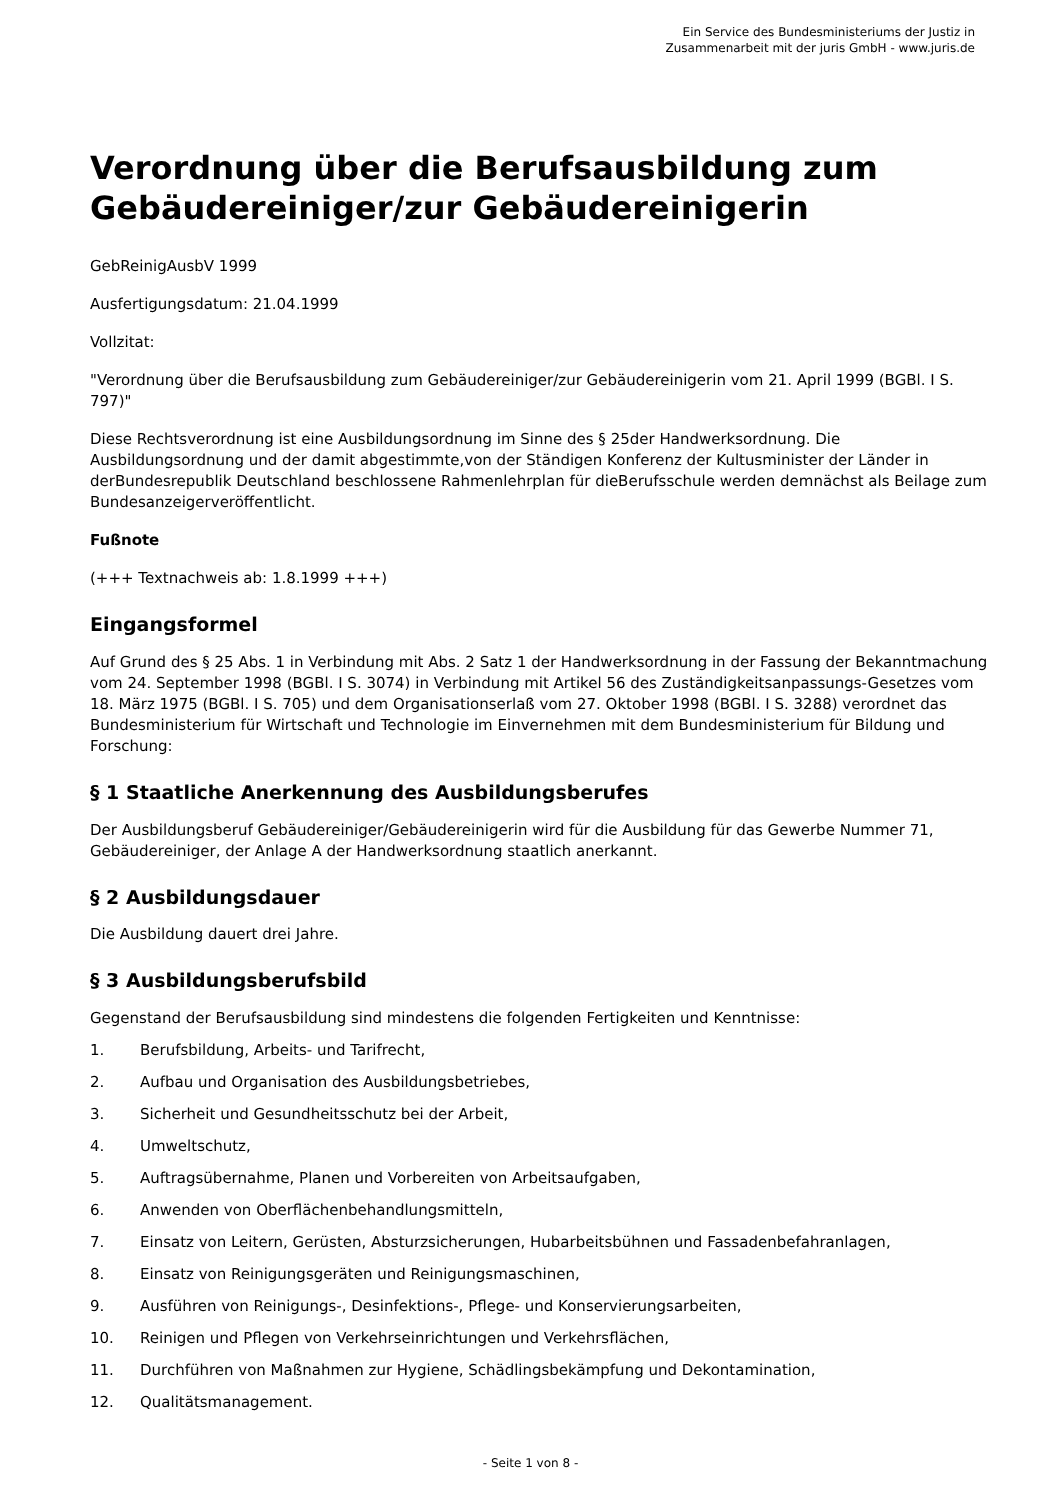Ein Service des Bundesministeriums der Justiz in
Zusammenarbeit mit der juris GmbH - www.juris.de
Verordnung über die Berufsausbildung zum Gebäudereiniger/zur Gebäudereinigerin
GebReinigAusbV 1999
Ausfertigungsdatum: 21.04.1999
Vollzitat:
"Verordnung über die Berufsausbildung zum Gebäudereiniger/zur Gebäudereinigerin vom 21. April 1999 (BGBl. I S. 797)"
Diese Rechtsverordnung ist eine Ausbildungsordnung im Sinne des § 25der Handwerksordnung. Die Ausbildungsordnung und der damit abgestimmte,von der Ständigen Konferenz der Kultusminister der Länder in derBundesrepublik Deutschland beschlossene Rahmenlehrplan für dieBerufsschule werden demnächst als Beilage zum Bundesanzeigerveröffentlicht.
Fußnote
(+++ Textnachweis ab: 1.8.1999 +++)
Eingangsformel
Auf Grund des § 25 Abs. 1 in Verbindung mit Abs. 2 Satz 1 der Handwerksordnung in der Fassung der Bekanntmachung vom 24. September 1998 (BGBl. I S. 3074) in Verbindung mit Artikel 56 des Zuständigkeitsanpassungs-Gesetzes vom 18. März 1975 (BGBl. I S. 705) und dem Organisationserlaß vom 27. Oktober 1998 (BGBl. I S. 3288) verordnet das Bundesministerium für Wirtschaft und Technologie im Einvernehmen mit dem Bundesministerium für Bildung und Forschung:
§ 1 Staatliche Anerkennung des Ausbildungsberufes
Der Ausbildungsberuf Gebäudereiniger/Gebäudereinigerin wird für die Ausbildung für das Gewerbe Nummer 71, Gebäudereiniger, der Anlage A der Handwerksordnung staatlich anerkannt.
§ 2 Ausbildungsdauer
Die Ausbildung dauert drei Jahre.
§ 3 Ausbildungsberufsbild
Gegenstand der Berufsausbildung sind mindestens die folgenden Fertigkeiten und Kenntnisse:
1. Berufsbildung, Arbeits- und Tarifrecht,
2. Aufbau und Organisation des Ausbildungsbetriebes,
3. Sicherheit und Gesundheitsschutz bei der Arbeit,
4. Umweltschutz,
5. Auftragsübernahme, Planen und Vorbereiten von Arbeitsaufgaben,
6. Anwenden von Oberflächenbehandlungsmitteln,
7. Einsatz von Leitern, Gerüsten, Absturzsicherungen, Hubarbeitsbühnen und Fassadenbefahranlagen,
8. Einsatz von Reinigungsgeräten und Reinigungsmaschinen,
9. Ausführen von Reinigungs-, Desinfektions-, Pflege- und Konservierungsarbeiten,
10. Reinigen und Pflegen von Verkehrseinrichtungen und Verkehrsflächen,
11. Durchführen von Maßnahmen zur Hygiene, Schädlingsbekämpfung und Dekontamination,
12. Qualitätsmanagement.
- Seite 1 von 8 -